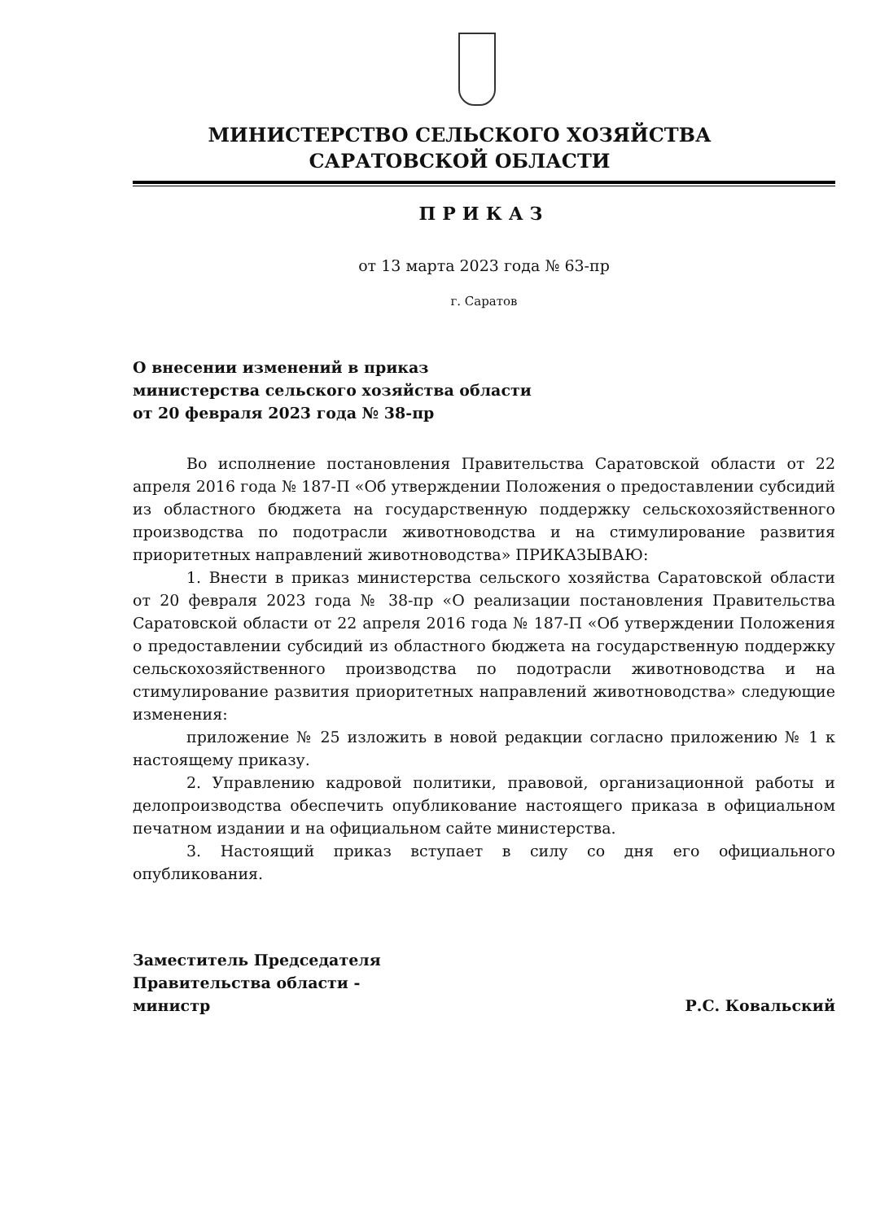МИНИСТЕРСТВО СЕЛЬСКОГО ХОЗЯЙСТВА
САРАТОВСКОЙ ОБЛАСТИ
ПРИКАЗ
от 13 марта 2023 года № 63-пр
г. Саратов
О внесении изменений в приказ
министерства сельского хозяйства области
от 20 февраля 2023 года № 38-пр
Во исполнение постановления Правительства Саратовской области от 22 апреля 2016 года № 187-П «Об утверждении Положения о предоставлении субсидий из областного бюджета на государственную поддержку сельскохозяйственного производства по подотрасли животноводства и на стимулирование развития приоритетных направлений животноводства» ПРИКАЗЫВАЮ:
1. Внести в приказ министерства сельского хозяйства Саратовской области от 20 февраля 2023 года № 38-пр «О реализации постановления Правительства Саратовской области от 22 апреля 2016 года № 187-П «Об утверждении Положения о предоставлении субсидий из областного бюджета на государственную поддержку сельскохозяйственного производства по подотрасли животноводства и на стимулирование развития приоритетных направлений животноводства» следующие изменения:
приложение № 25 изложить в новой редакции согласно приложению № 1 к настоящему приказу.
2. Управлению кадровой политики, правовой, организационной работы и делопроизводства обеспечить опубликование настоящего приказа в официальном печатном издании и на официальном сайте министерства.
3. Настоящий приказ вступает в силу со дня его официального опубликования.
Заместитель Председателя
Правительства области -
министр
Р.С. Ковальский